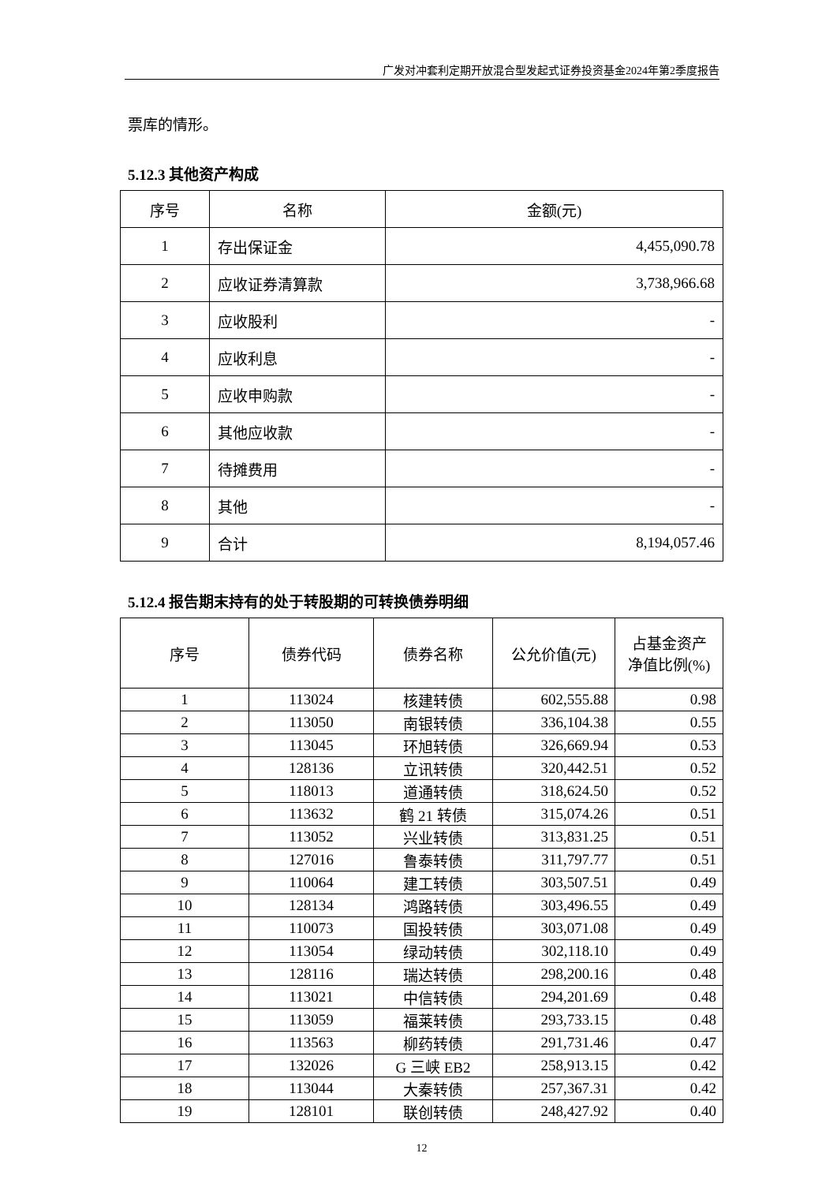广发对冲套利定期开放混合型发起式证券投资基金2024年第2季度报告
票库的情形。
5.12.3 其他资产构成
| 序号 | 名称 | 金额(元) |
| --- | --- | --- |
| 1 | 存出保证金 | 4,455,090.78 |
| 2 | 应收证券清算款 | 3,738,966.68 |
| 3 | 应收股利 | - |
| 4 | 应收利息 | - |
| 5 | 应收申购款 | - |
| 6 | 其他应收款 | - |
| 7 | 待摊费用 | - |
| 8 | 其他 | - |
| 9 | 合计 | 8,194,057.46 |
5.12.4 报告期末持有的处于转股期的可转换债券明细
| 序号 | 债券代码 | 债券名称 | 公允价值(元) | 占基金资产 净值比例(%) |
| --- | --- | --- | --- | --- |
| 1 | 113024 | 核建转债 | 602,555.88 | 0.98 |
| 2 | 113050 | 南银转债 | 336,104.38 | 0.55 |
| 3 | 113045 | 环旭转债 | 326,669.94 | 0.53 |
| 4 | 128136 | 立讯转债 | 320,442.51 | 0.52 |
| 5 | 118013 | 道通转债 | 318,624.50 | 0.52 |
| 6 | 113632 | 鹤 21 转债 | 315,074.26 | 0.51 |
| 7 | 113052 | 兴业转债 | 313,831.25 | 0.51 |
| 8 | 127016 | 鲁泰转债 | 311,797.77 | 0.51 |
| 9 | 110064 | 建工转债 | 303,507.51 | 0.49 |
| 10 | 128134 | 鸿路转债 | 303,496.55 | 0.49 |
| 11 | 110073 | 国投转债 | 303,071.08 | 0.49 |
| 12 | 113054 | 绿动转债 | 302,118.10 | 0.49 |
| 13 | 128116 | 瑞达转债 | 298,200.16 | 0.48 |
| 14 | 113021 | 中信转债 | 294,201.69 | 0.48 |
| 15 | 113059 | 福莱转债 | 293,733.15 | 0.48 |
| 16 | 113563 | 柳药转债 | 291,731.46 | 0.47 |
| 17 | 132026 | G 三峡 EB2 | 258,913.15 | 0.42 |
| 18 | 113044 | 大秦转债 | 257,367.31 | 0.42 |
| 19 | 128101 | 联创转债 | 248,427.92 | 0.40 |
12